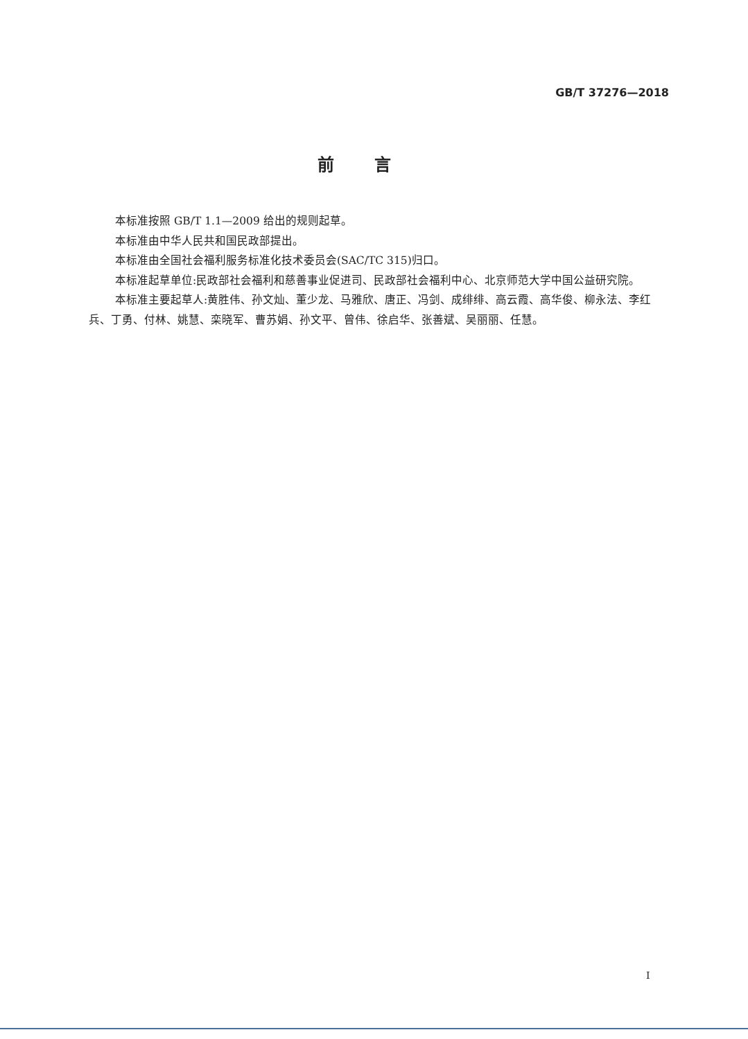GB/T 37276—2018
前言
本标准按照 GB/T 1.1—2009 给出的规则起草。
本标准由中华人民共和国民政部提出。
本标准由全国社会福利服务标准化技术委员会(SAC/TC 315)归口。
本标准起草单位:民政部社会福利和慈善事业促进司、民政部社会福利中心、北京师范大学中国公益研究院。
本标准主要起草人:黄胜伟、孙文灿、董少龙、马雅欣、唐正、冯剑、成绯绯、高云霞、高华俊、柳永法、李红兵、丁勇、付林、姚慧、栾晓军、曹苏娟、孙文平、曾伟、徐启华、张善斌、吴丽丽、任慧。
I